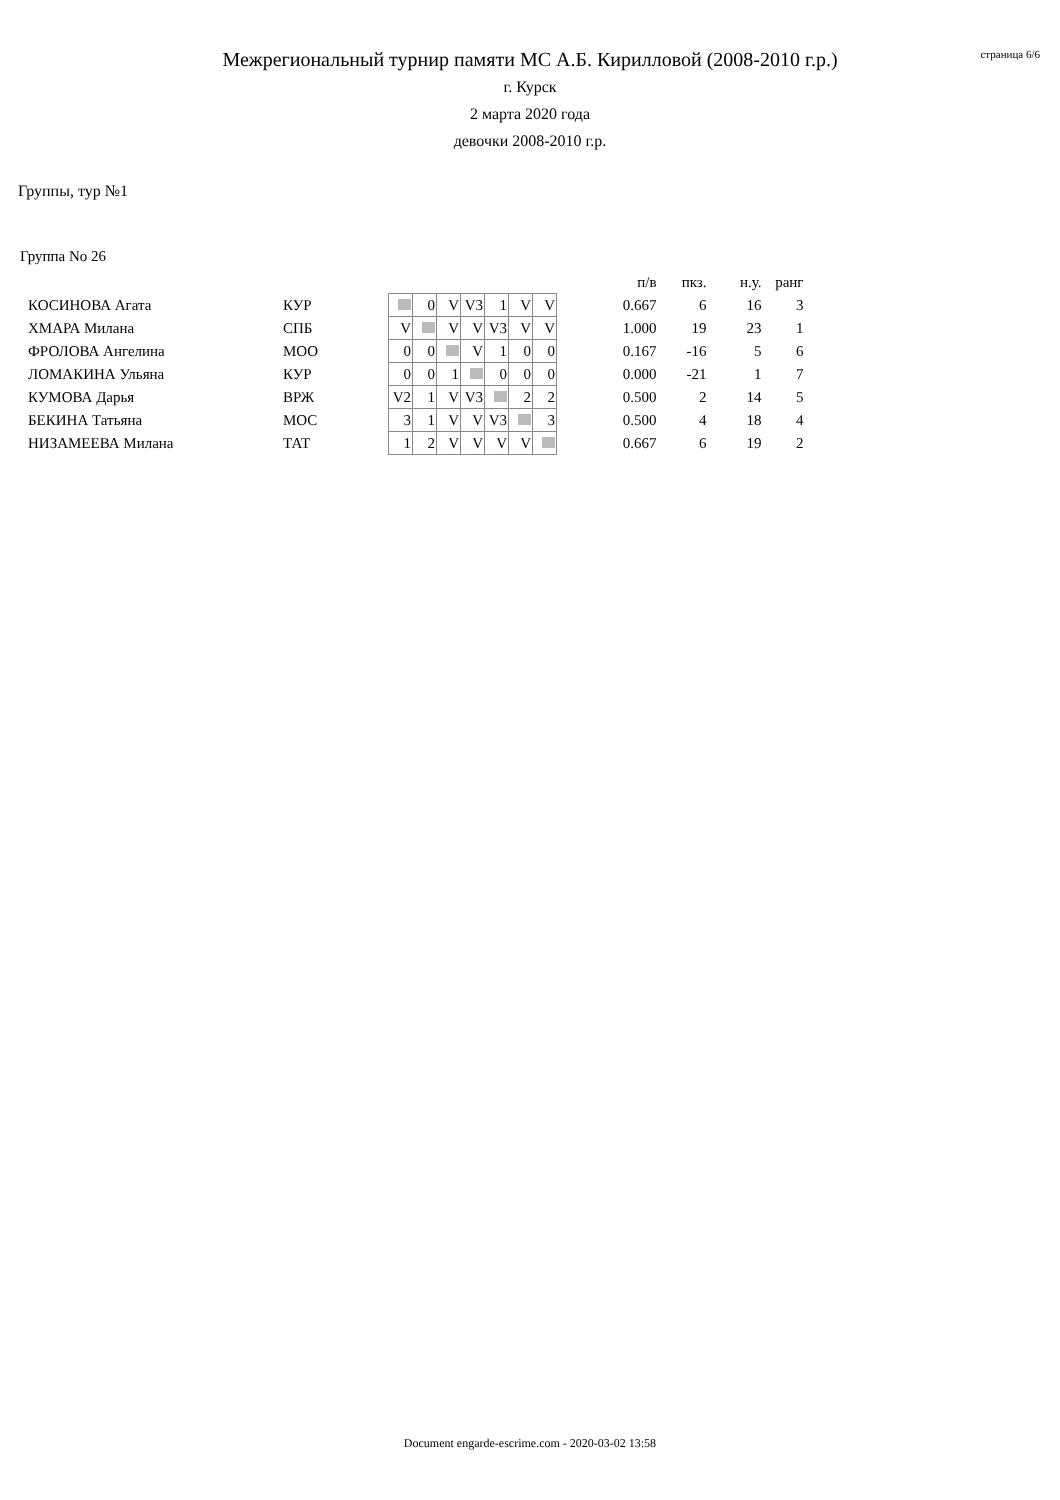страница 6/6
Межрегиональный турнир памяти МС А.Б. Кирилловой (2008-2010 г.р.)
г. Курск
2 марта 2020 года
девочки 2008-2010 г.р.
Группы, тур №1
Группа No 26
| | | | | | | | | | | п/в | пкз. | н.у. | ранг |
| --- | --- | --- | --- | --- | --- | --- | --- | --- | --- | --- | --- | --- | --- |
| КОСИНОВА Агата | КУР | | 0 | V | V3 | 1 | V | V | | 0.667 | 6 | 16 | 3 |
| ХМАРА Милана | СПБ | V | | V | V | V3 | V | V | | 1.000 | 19 | 23 | 1 |
| ФРОЛОВА Ангелина | МОО | 0 | 0 | | V | 1 | 0 | 0 | | 0.167 | -16 | 5 | 6 |
| ЛОМАКИНА Ульяна | КУР | 0 | 0 | 1 | | 0 | 0 | 0 | | 0.000 | -21 | 1 | 7 |
| КУМОВА Дарья | ВРЖ | V2 | 1 | V | V3 | | 2 | 2 | | 0.500 | 2 | 14 | 5 |
| БЕКИНА Татьяна | МОС | 3 | 1 | V | V | V3 | | 3 | | 0.500 | 4 | 18 | 4 |
| НИЗАМЕЕВА Милана | ТАТ | 1 | 2 | V | V | V | V | | | 0.667 | 6 | 19 | 2 |
Document engarde-escrime.com - 2020-03-02 13:58